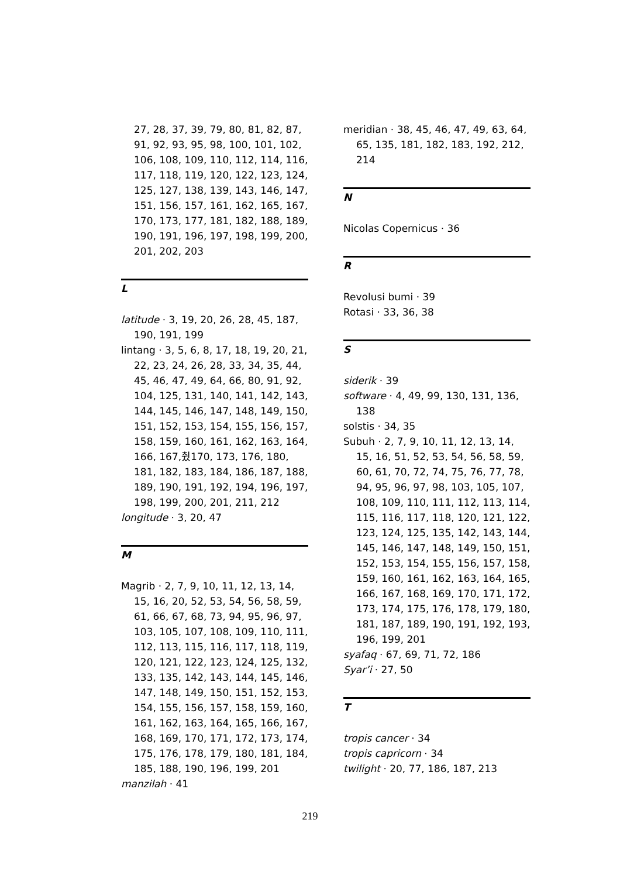27, 28, 37, 39, 79, 80, 81, 82, 87, 91, 92, 93, 95, 98, 100, 101, 102, 106, 108, 109, 110, 112, 114, 116, 117, 118, 119, 120, 122, 123, 124, 125, 127, 138, 139, 143, 146, 147, 151, 156, 157, 161, 162, 165, 167, 170, 173, 177, 181, 182, 188, 189, 190, 191, 196, 197, 198, 199, 200, 201, 202, 203
L
latitude · 3, 19, 20, 26, 28, 45, 187, 190, 191, 199
lintang · 3, 5, 6, 8, 17, 18, 19, 20, 21, 22, 23, 24, 26, 28, 33, 34, 35, 44, 45, 46, 47, 49, 64, 66, 80, 91, 92, 104, 125, 131, 140, 141, 142, 143, 144, 145, 146, 147, 148, 149, 150, 151, 152, 153, 154, 155, 156, 157, 158, 159, 160, 161, 162, 163, 164, 166, 167,췼170, 173, 176, 180, 181, 182, 183, 184, 186, 187, 188, 189, 190, 191, 192, 194, 196, 197, 198, 199, 200, 201, 211, 212
longitude · 3, 20, 47
M
Magrib · 2, 7, 9, 10, 11, 12, 13, 14, 15, 16, 20, 52, 53, 54, 56, 58, 59, 61, 66, 67, 68, 73, 94, 95, 96, 97, 103, 105, 107, 108, 109, 110, 111, 112, 113, 115, 116, 117, 118, 119, 120, 121, 122, 123, 124, 125, 132, 133, 135, 142, 143, 144, 145, 146, 147, 148, 149, 150, 151, 152, 153, 154, 155, 156, 157, 158, 159, 160, 161, 162, 163, 164, 165, 166, 167, 168, 169, 170, 171, 172, 173, 174, 175, 176, 178, 179, 180, 181, 184, 185, 188, 190, 196, 199, 201
manzilah · 41
meridian · 38, 45, 46, 47, 49, 63, 64, 65, 135, 181, 182, 183, 192, 212, 214
N
Nicolas Copernicus · 36
R
Revolusi bumi · 39
Rotasi · 33, 36, 38
S
siderik · 39
software · 4, 49, 99, 130, 131, 136, 138
solstis · 34, 35
Subuh · 2, 7, 9, 10, 11, 12, 13, 14, 15, 16, 51, 52, 53, 54, 56, 58, 59, 60, 61, 70, 72, 74, 75, 76, 77, 78, 94, 95, 96, 97, 98, 103, 105, 107, 108, 109, 110, 111, 112, 113, 114, 115, 116, 117, 118, 120, 121, 122, 123, 124, 125, 135, 142, 143, 144, 145, 146, 147, 148, 149, 150, 151, 152, 153, 154, 155, 156, 157, 158, 159, 160, 161, 162, 163, 164, 165, 166, 167, 168, 169, 170, 171, 172, 173, 174, 175, 176, 178, 179, 180, 181, 187, 189, 190, 191, 192, 193, 196, 199, 201
syafaq · 67, 69, 71, 72, 186
Syar’i · 27, 50
T
tropis cancer · 34
tropis capricorn · 34
twilight · 20, 77, 186, 187, 213
219